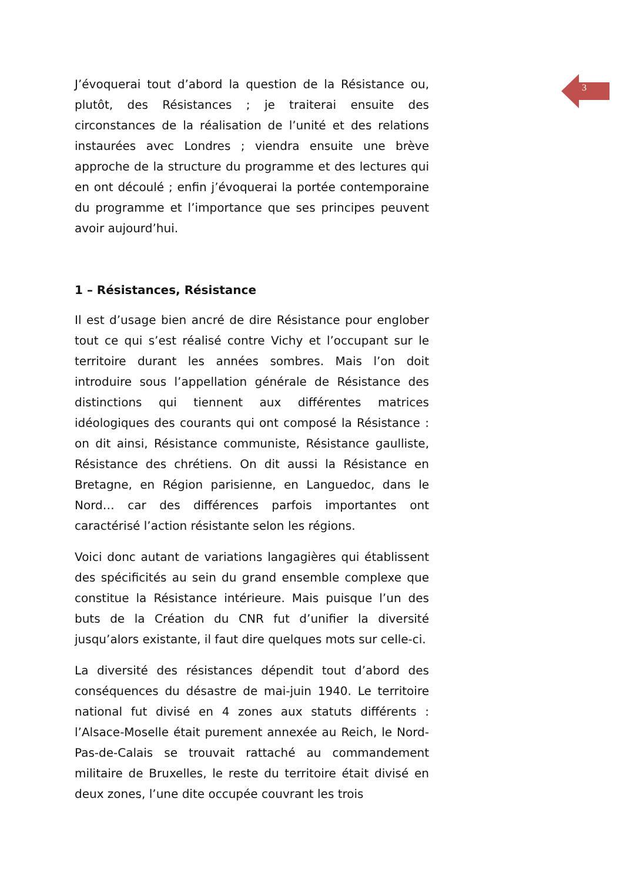3
J’évoquerai tout d’abord la question de la Résistance ou, plutôt, des Résistances ; je traiterai ensuite des circonstances de la réalisation de l’unité et des relations instaurées avec Londres ; viendra ensuite une brève approche de la structure du programme et des lectures qui en ont découlé ; enfin j’évoquerai la portée contemporaine du programme et l’importance que ses principes peuvent avoir aujourd’hui.
1 – Résistances, Résistance
Il est d’usage bien ancré de dire Résistance pour englober tout ce qui s’est réalisé contre Vichy et l’occupant sur le territoire durant les années sombres. Mais l’on doit introduire sous l’appellation générale de Résistance des distinctions qui tiennent aux différentes matrices idéologiques des courants qui ont composé la Résistance : on dit ainsi, Résistance communiste, Résistance gaulliste, Résistance des chrétiens. On dit aussi la Résistance en Bretagne, en Région parisienne, en Languedoc, dans le Nord… car des différences parfois importantes ont caractérisé l’action résistante selon les régions.
Voici donc autant de variations langagières qui établissent des spécificités au sein du grand ensemble complexe que constitue la Résistance intérieure. Mais puisque l’un des buts de la Création du CNR fut d’unifier la diversité jusqu’alors existante, il faut dire quelques mots sur celle-ci.
La diversité des résistances dépendit tout d’abord des conséquences du désastre de mai-juin 1940. Le territoire national fut divisé en 4 zones aux statuts différents : l’Alsace-Moselle était purement annexée au Reich, le Nord-Pas-de-Calais se trouvait rattaché au commandement militaire de Bruxelles, le reste du territoire était divisé en deux zones, l’une dite occupée couvrant les trois